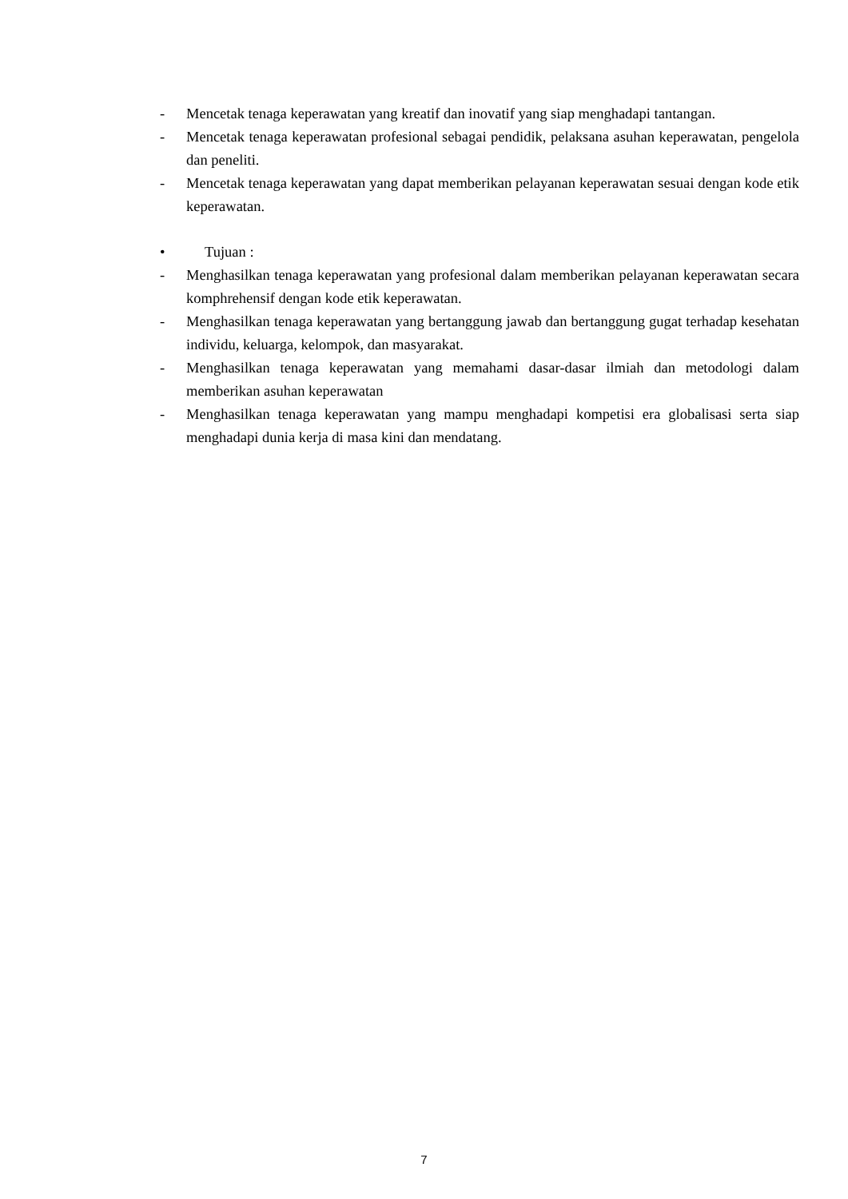- Mencetak tenaga keperawatan yang kreatif dan inovatif yang siap menghadapi tantangan.
- Mencetak tenaga keperawatan profesional sebagai pendidik, pelaksana asuhan keperawatan, pengelola dan peneliti.
- Mencetak tenaga keperawatan yang dapat memberikan pelayanan keperawatan sesuai dengan kode etik keperawatan.
• Tujuan :
- Menghasilkan tenaga keperawatan yang profesional dalam memberikan pelayanan keperawatan secara komphrehensif dengan kode etik keperawatan.
- Menghasilkan tenaga keperawatan yang bertanggung jawab dan bertanggung gugat terhadap kesehatan individu, keluarga, kelompok, dan masyarakat.
- Menghasilkan tenaga keperawatan yang memahami dasar-dasar ilmiah dan metodologi dalam memberikan asuhan keperawatan
- Menghasilkan tenaga keperawatan yang mampu menghadapi kompetisi era globalisasi serta siap menghadapi dunia kerja di masa kini dan mendatang.
7